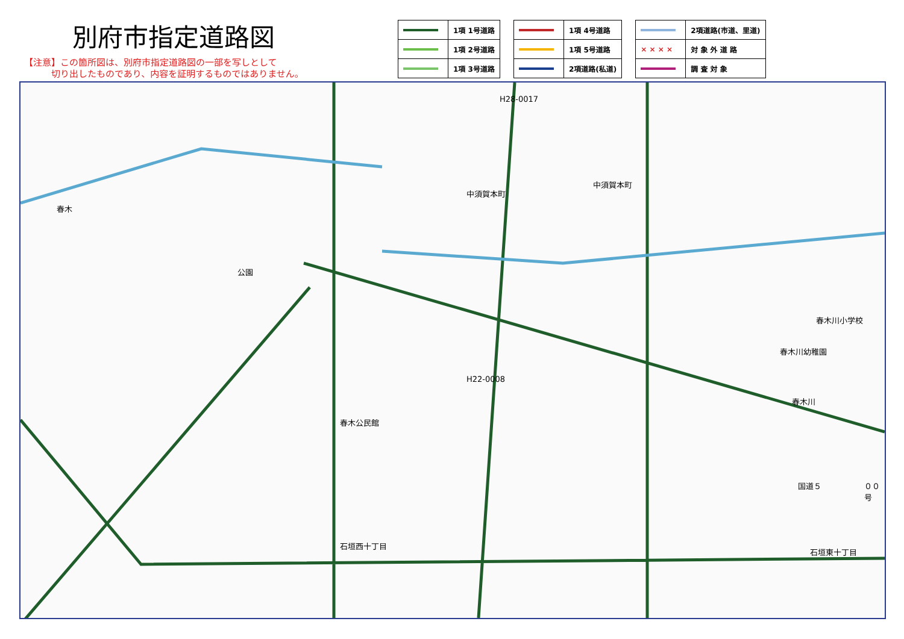別府市指定道路図
【注意】この箇所図は、別府市指定道路図の一部を写しとして
   切り出したものであり、内容を証明するものではありません。
| | 1項 1号道路 |
| | 1項 2号道路 |
| | 1項 3号道路 |
| | 1項 4号道路 |
| | 1項 5号道路 |
| | 2項道路(私道) |
| | 2項道路(市道、里道) |
| × × × × | 対 象 外 道 路 |
| | 調 査 対 象 |
春木
中須賀本町
中須賀本町
春木川小学校
春木川幼稚園
春木川
春木公民館
国道５ ００号
石垣西十丁目
石垣東十丁目
公園
H22-0008
H28-0017